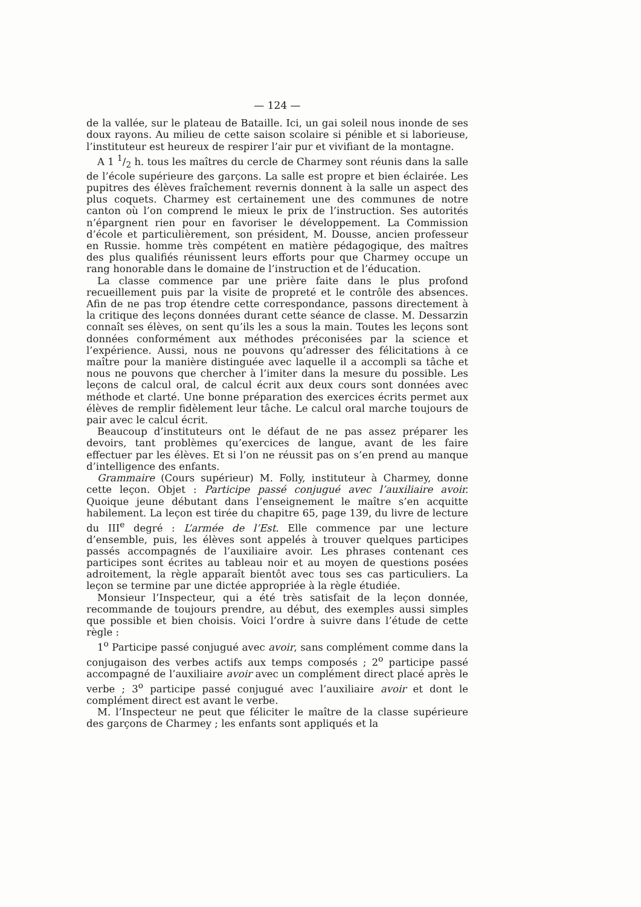— 124 —
de la vallée, sur le plateau de Bataille. Ici, un gai soleil nous inonde de ses doux rayons. Au milieu de cette saison scolaire si pénible et si laborieuse, l’instituteur est heureux de respirer l’air pur et vivifiant de la montagne.
A 1 1/2 h. tous les maîtres du cercle de Charmey sont réunis dans la salle de l’école supérieure des garçons. La salle est propre et bien éclairée. Les pupitres des élèves fraîchement revernis donnent à la salle un aspect des plus coquets. Charmey est certainement une des communes de notre canton où l’on comprend le mieux le prix de l’instruction. Ses autorités n’épargnent rien pour en favoriser le développement. La Commission d’école et particulièrement, son président, M. Dousse, ancien professeur en Russie. homme très compétent en matière pédagogique, des maîtres des plus qualifiés réunissent leurs efforts pour que Charmey occupe un rang honorable dans le domaine de l’instruction et de l’éducation.
La classe commence par une prière faite dans le plus profond recueillement puis par la visite de propreté et le contrôle des absences. Afin de ne pas trop étendre cette correspondance, passons directement à la critique des leçons données durant cette séance de classe. M. Dessarzin connaît ses élèves, on sent qu’ils les a sous la main. Toutes les leçons sont données conformément aux méthodes préconisées par la science et l’expérience. Aussi, nous ne pouvons qu’adresser des félicitations à ce maître pour la manière distinguée avec laquelle il a accompli sa tâche et nous ne pouvons que chercher à l’imiter dans la mesure du possible. Les leçons de calcul oral, de calcul écrit aux deux cours sont données avec méthode et clarté. Une bonne préparation des exercices écrits permet aux élèves de remplir fidèlement leur tâche. Le calcul oral marche toujours de pair avec le calcul écrit.
Beaucoup d’instituteurs ont le défaut de ne pas assez préparer les devoirs, tant problèmes qu’exercices de langue, avant de les faire effectuer par les élèves. Et si l’on ne réussit pas on s’en prend au manque d’intelligence des enfants.
Grammaire (Cours supérieur) M. Folly, instituteur à Charmey, donne cette leçon. Objet : Participe passé conjugué avec l’auxiliaire avoir. Quoique jeune débutant dans l’enseignement le maître s’en acquitte habilement. La leçon est tirée du chapitre 65, page 139, du livre de lecture du III<sup>e</sup> degré : L’armée de l’Est. Elle commence par une lecture d’ensemble, puis, les élèves sont appelés à trouver quelques participes passés accompagnés de l’auxiliaire avoir. Les phrases contenant ces participes sont écrites au tableau noir et au moyen de questions posées adroitement, la règle apparaît bientôt avec tous ses cas particuliers. La leçon se termine par une dictée appropriée à la règle étudiée.
Monsieur l’Inspecteur, qui a été très satisfait de la leçon donnée, recommande de toujours prendre, au début, des exemples aussi simples que possible et bien choisis. Voici l’ordre à suivre dans l’étude de cette règle :
1<sup>o</sup> Participe passé conjugué avec avoir, sans complément comme dans la conjugaison des verbes actifs aux temps composés ; 2<sup>o</sup> participe passé accompagné de l’auxiliaire avoir avec un complément direct placé après le verbe ; 3<sup>o</sup> participe passé conjugué avec l’auxiliaire avoir et dont le complément direct est avant le verbe.
M. l’Inspecteur ne peut que féliciter le maître de la classe supérieure des garçons de Charmey ; les enfants sont appliqués et la